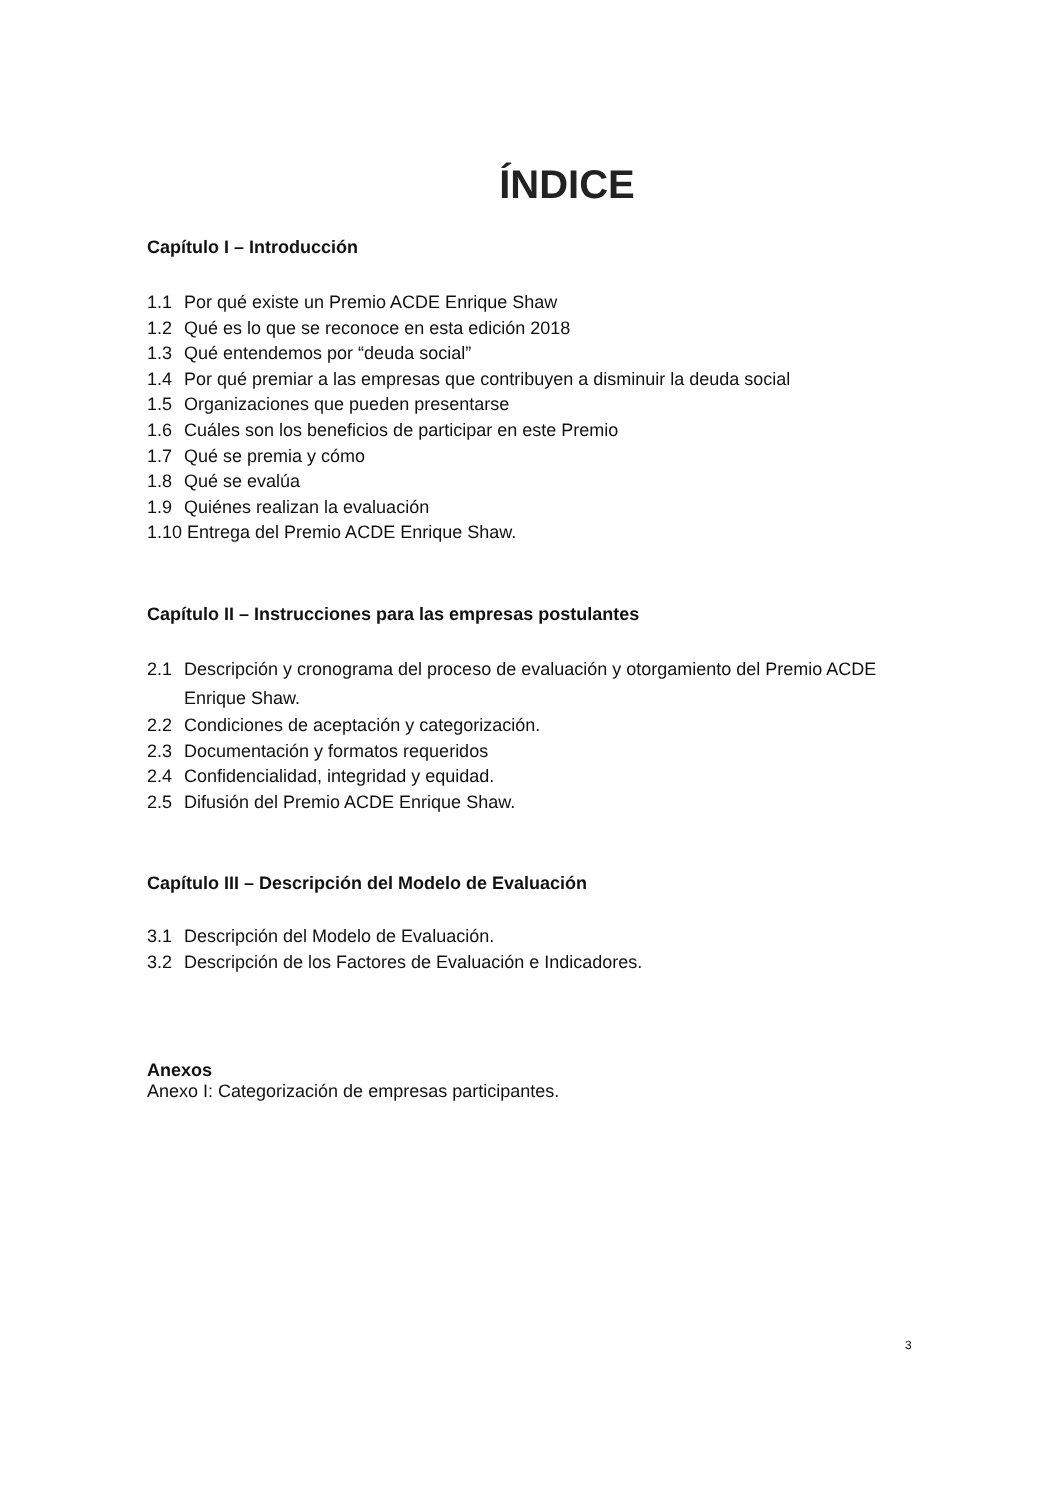ÍNDICE
Capítulo I – Introducción
1.1 Por qué existe un Premio ACDE Enrique Shaw
1.2 Qué es lo que se reconoce en esta edición 2018
1.3 Qué entendemos por “deuda social”
1.4 Por qué premiar a las empresas que contribuyen a disminuir la deuda social
1.5 Organizaciones que pueden presentarse
1.6 Cuáles son los beneficios de participar en este Premio
1.7 Qué se premia y cómo
1.8 Qué se evalúa
1.9 Quiénes realizan la evaluación
1.10 Entrega del Premio ACDE Enrique Shaw.
Capítulo II – Instrucciones para las empresas postulantes
2.1 Descripción y cronograma del proceso de evaluación y otorgamiento del Premio ACDE Enrique Shaw.
2.2 Condiciones de aceptación y categorización.
2.3 Documentación y formatos requeridos
2.4 Confidencialidad, integridad y equidad.
2.5 Difusión del Premio ACDE Enrique Shaw.
Capítulo III – Descripción del Modelo de Evaluación
3.1 Descripción del Modelo de Evaluación.
3.2 Descripción de los Factores de Evaluación e Indicadores.
Anexos
Anexo I: Categorización de empresas participantes.
3